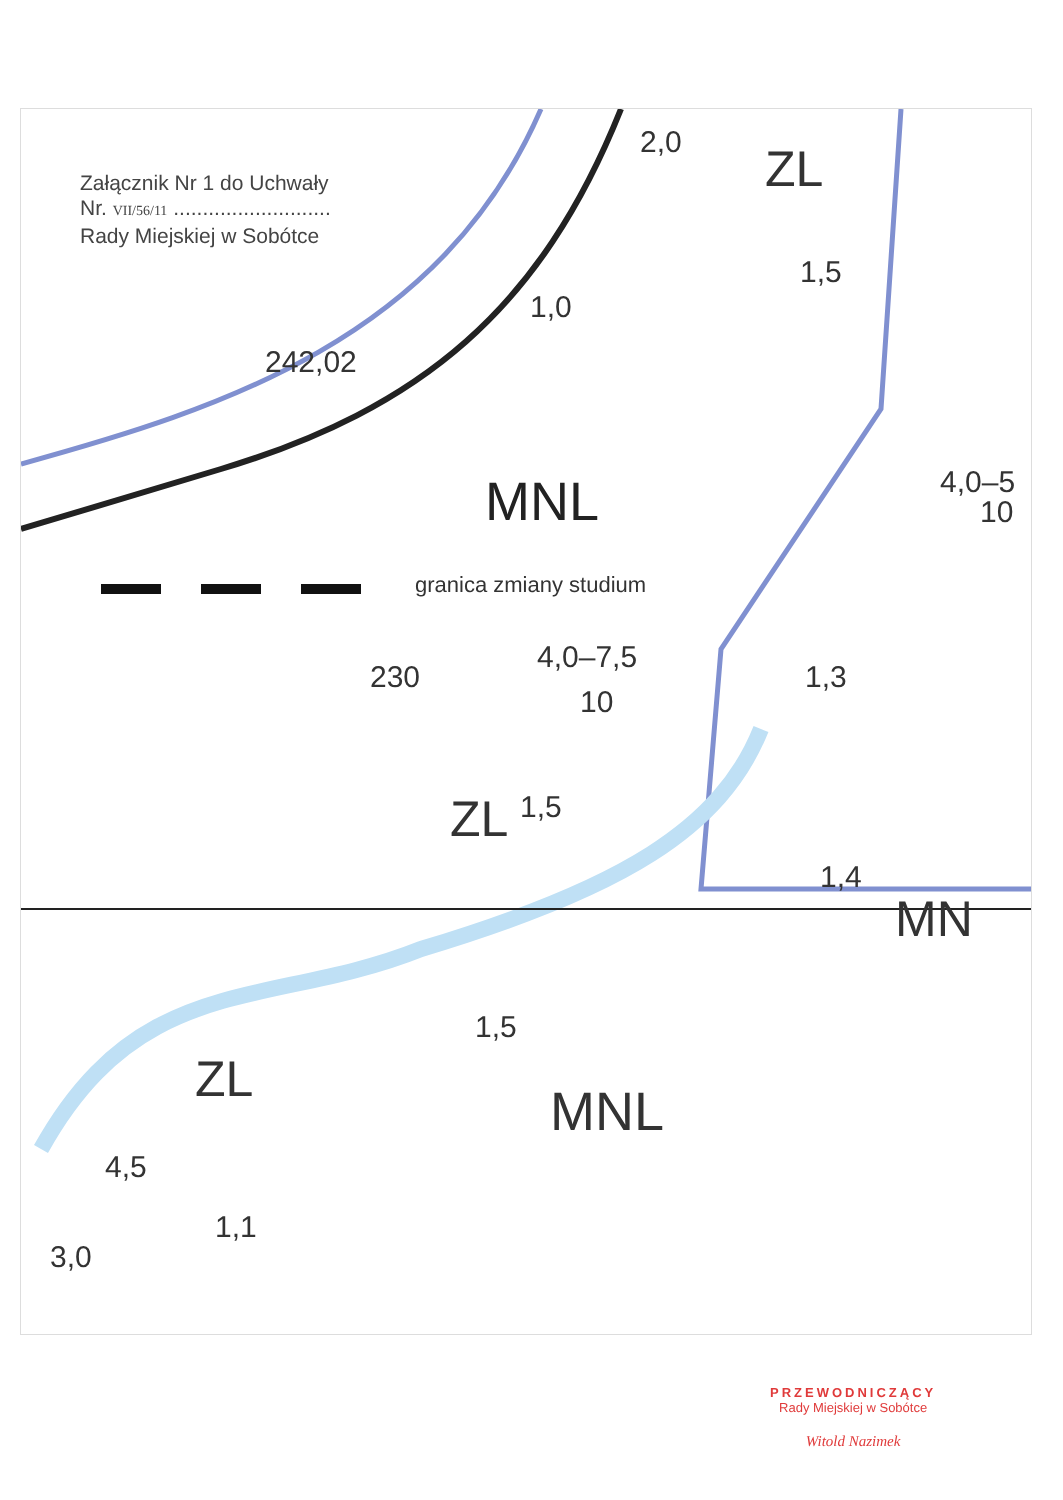Załącznik Nr 1 do Uchwały
Nr. VII/56/11 ...........................
Rady Miejskiej w Sobótce
242,02
MNL
granica zmiany studium
4,0–7,5
10
230
ZL 1,5
ZL
2,0
1,0
1,5
4,0–5
10
1,3
1,4
MN
MNL
ZL
1,5
4,5
3,0
1,1
PRZEWODNICZĄCY
Rady Miejskiej w Sobótce
Witold Nazimek